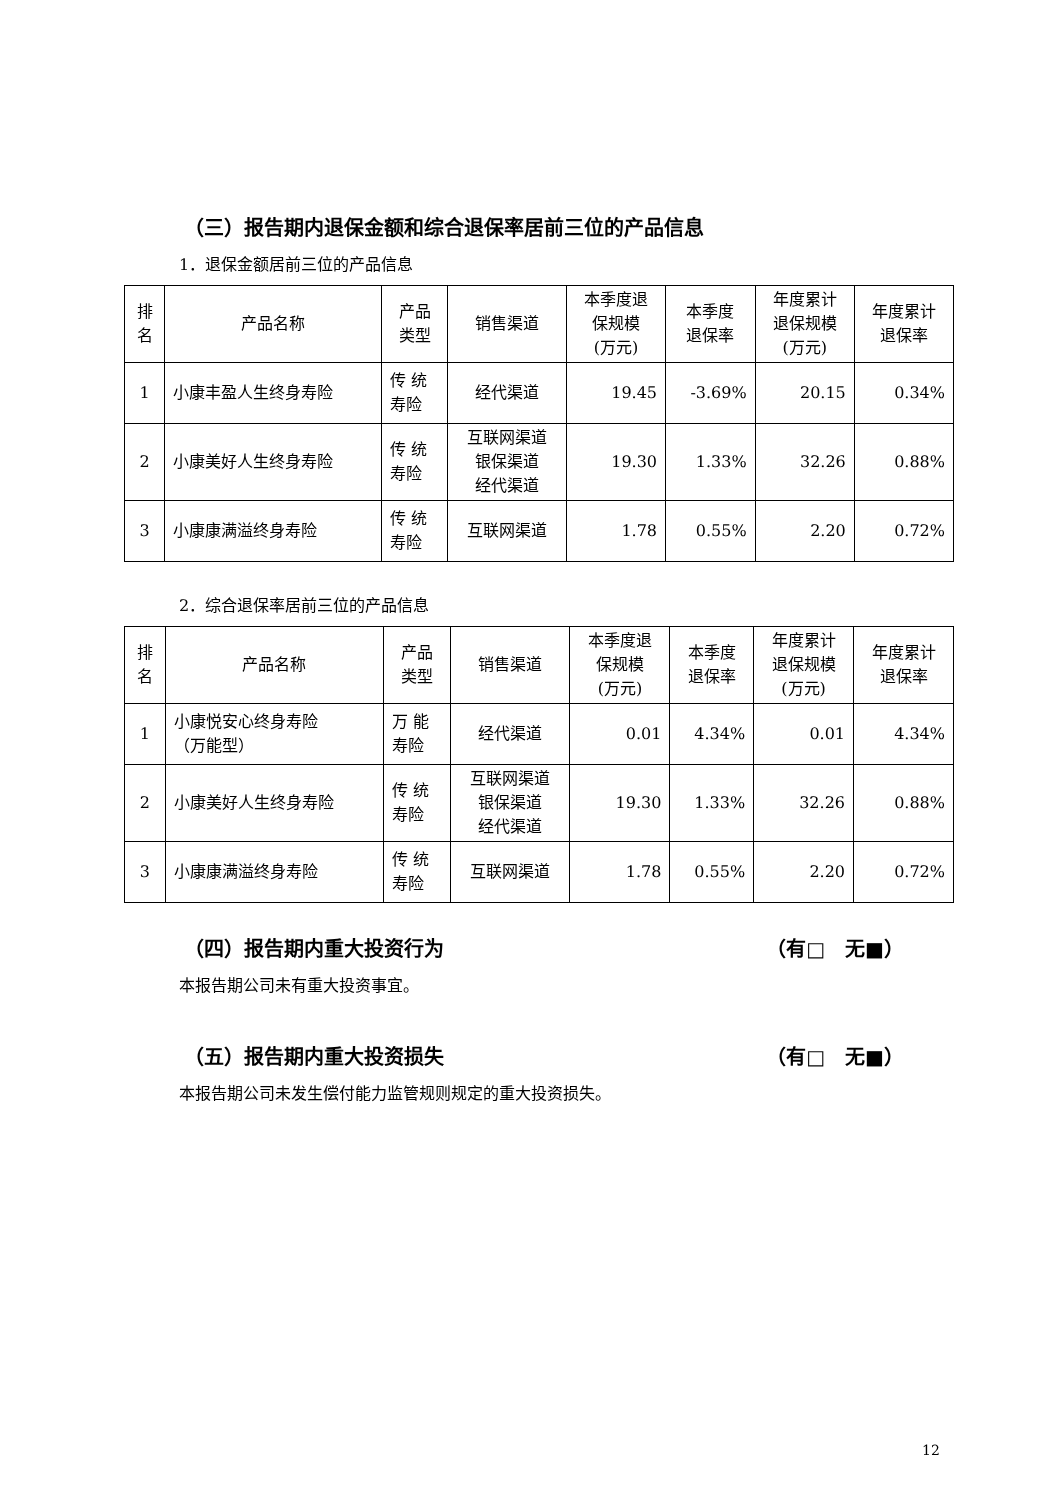（三）报告期内退保金额和综合退保率居前三位的产品信息
1．退保金额居前三位的产品信息
| 排 名 | 产品名称 | 产品 类型 | 销售渠道 | 本季度退 保规模 (万元) | 本季度 退保率 | 年度累计 退保规模 (万元) | 年度累计 退保率 |
| --- | --- | --- | --- | --- | --- | --- | --- |
| 1 | 小康丰盈人生终身寿险 | 传 统 寿险 | 经代渠道 | 19.45 | -3.69% | 20.15 | 0.34% |
| 2 | 小康美好人生终身寿险 | 传 统 寿险 | 互联网渠道 银保渠道 经代渠道 | 19.30 | 1.33% | 32.26 | 0.88% |
| 3 | 小康康满溢终身寿险 | 传 统 寿险 | 互联网渠道 | 1.78 | 0.55% | 2.20 | 0.72% |
2．综合退保率居前三位的产品信息
| 排 名 | 产品名称 | 产品 类型 | 销售渠道 | 本季度退 保规模 (万元) | 本季度 退保率 | 年度累计 退保规模 (万元) | 年度累计 退保率 |
| --- | --- | --- | --- | --- | --- | --- | --- |
| 1 | 小康悦安心终身寿险 （万能型） | 万 能 寿险 | 经代渠道 | 0.01 | 4.34% | 0.01 | 4.34% |
| 2 | 小康美好人生终身寿险 | 传 统 寿险 | 互联网渠道 银保渠道 经代渠道 | 19.30 | 1.33% | 32.26 | 0.88% |
| 3 | 小康康满溢终身寿险 | 传 统 寿险 | 互联网渠道 | 1.78 | 0.55% | 2.20 | 0.72% |
（四）报告期内重大投资行为 （有□　无■）
本报告期公司未有重大投资事宜。
（五）报告期内重大投资损失 （有□　无■）
本报告期公司未发生偿付能力监管规则规定的重大投资损失。
12